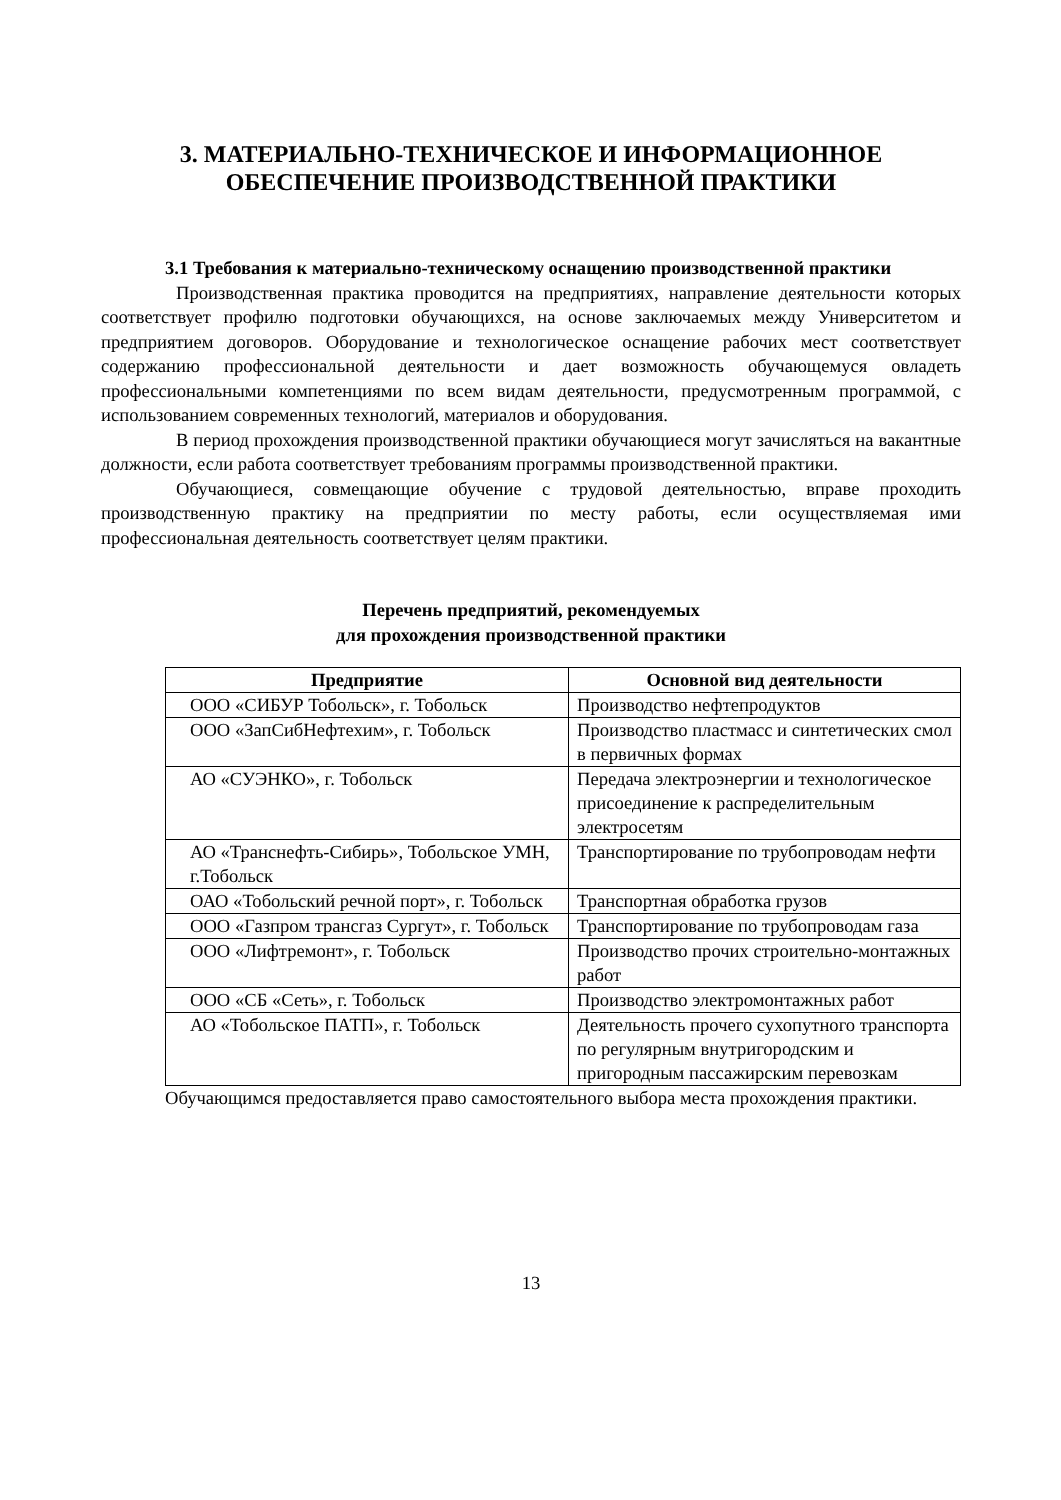3. МАТЕРИАЛЬНО-ТЕХНИЧЕСКОЕ И ИНФОРМАЦИОННОЕ
ОБЕСПЕЧЕНИЕ ПРОИЗВОДСТВЕННОЙ ПРАКТИКИ
3.1 Требования к материально-техническому оснащению производственной практики
Производственная практика проводится на предприятиях, направление деятельности которых соответствует профилю подготовки обучающихся, на основе заключаемых между Университетом и предприятием договоров. Оборудование и технологическое оснащение рабочих мест соответствует содержанию профессиональной деятельности и дает возможность обучающемуся овладеть профессиональными компетенциями по всем видам деятельности, предусмотренным программой, с использованием современных технологий, материалов и оборудования.
В период прохождения производственной практики обучающиеся могут зачисляться на вакантные должности, если работа соответствует требованиям программы производственной практики.
Обучающиеся, совмещающие обучение с трудовой деятельностью, вправе проходить производственную практику на предприятии по месту работы, если осуществляемая ими профессиональная деятельность соответствует целям практики.
Перечень предприятий, рекомендуемых
для прохождения производственной практики
| Предприятие | Основной вид деятельности |
| --- | --- |
| ООО «СИБУР Тобольск», г. Тобольск | Производство нефтепродуктов |
| ООО «ЗапСибНефтехим», г. Тобольск | Производство пластмасс и синтетических смол в первичных формах |
| АО «СУЭНКО», г. Тобольск | Передача электроэнергии и технологическое присоединение к распределительным электросетям |
| АО «Транснефть-Сибирь», Тобольское УМН, г.Тобольск | Транспортирование по трубопроводам нефти |
| ОАО «Тобольский речной порт», г. Тобольск | Транспортная обработка грузов |
| ООО «Газпром трансгаз Сургут», г. Тобольск | Транспортирование по трубопроводам газа |
| ООО «Лифтремонт», г. Тобольск | Производство прочих строительно-монтажных работ |
| ООО «СБ «Сеть», г. Тобольск | Производство электромонтажных работ |
| АО «Тобольское ПАТП», г. Тобольск | Деятельность прочего сухопутного транспорта по регулярным внутригородским и пригородным пассажирским перевозкам |
Обучающимся предоставляется право самостоятельного выбора места прохождения практики.
13